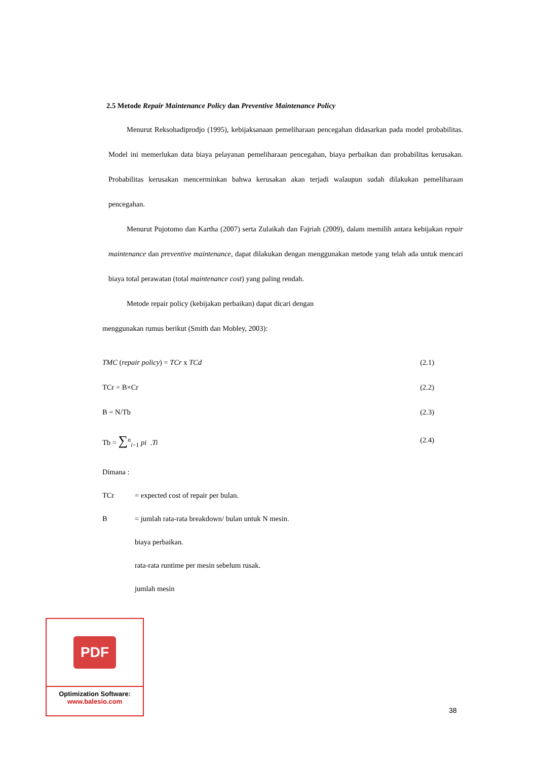2.5 Metode Repair Maintenance Policy dan Preventive Maintenance Policy
Menurut Reksohadiprodjo (1995), kebijaksanaan pemeliharaan pencegahan didasarkan pada model probabilitas. Model ini memerlukan data biaya pelayanan pemeliharaan pencegahan, biaya perbaikan dan probabilitas kerusakan. Probabilitas kerusakan mencerminkan bahwa kerusakan akan terjadi walaupun sudah dilakukan pemeliharaan pencegahan.
Menurut Pujotomo dan Kartha (2007) serta Zulaikah dan Fajriah (2009), dalam memilih antara kebijakan repair maintenance dan preventive maintenance, dapat dilakukan dengan menggunakan metode yang telah ada untuk mencari biaya total perawatan (total maintenance cost) yang paling rendah.
Metode repair policy (kebijakan perbaikan) dapat dicari dengan
menggunakan rumus berikut (Smith dan Mobley, 2003):
TMC (repair policy) = TCr x TCd (2.1)
TCr = B×Cr (2.2)
B = N/Tb (2.3)
Tb = ∑<sup>n</sup><sub>i−1</sub> pi .Ti (2.4)
Dimana :
TCr = expected cost of repair per bulan.
B = jumlah rata-rata breakdown/ bulan untuk N mesin.
biaya perbaikan.
rata-rata runtime per mesin sebelum rusak.
jumlah mesin
PDF
Optimization Software:
www.balesio.com
38